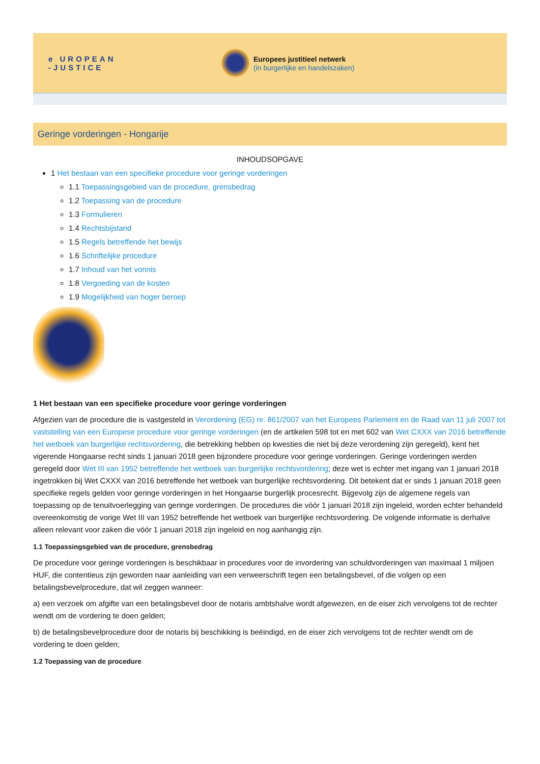e UROPEAN
-JUSTICE
Europees justitieel netwerk
(in burgerlijke en handelszaken)
Geringe vorderingen - Hongarije
INHOUDSOPGAVE
1 Het bestaan van een specifieke procedure voor geringe vorderingen
1.1 Toepassingsgebied van de procedure, grensbedrag
1.2 Toepassing van de procedure
1.3 Formulieren
1.4 Rechtsbijstand
1.5 Regels betreffende het bewijs
1.6 Schriftelijke procedure
1.7 Inhoud van het vonnis
1.8 Vergoeding van de kosten
1.9 Mogelijkheid van hoger beroep
1 Het bestaan van een specifieke procedure voor geringe vorderingen
Afgezien van de procedure die is vastgesteld in Verordening (EG) nr. 861/2007 van het Europees Parlement en de Raad van 11 juli 2007 tot vaststelling van een Europese procedure voor geringe vorderingen (en de artikelen 598 tot en met 602 van Wet CXXX van 2016 betreffende het wetboek van burgerlijke rechtsvordering, die betrekking hebben op kwesties die niet bij deze verordening zijn geregeld), kent het vigerende Hongaarse recht sinds 1 januari 2018 geen bijzondere procedure voor geringe vorderingen. Geringe vorderingen werden geregeld door Wet III van 1952 betreffende het wetboek van burgerlijke rechtsvordering; deze wet is echter met ingang van 1 januari 2018 ingetrokken bij Wet CXXX van 2016 betreffende het wetboek van burgerlijke rechtsvordering. Dit betekent dat er sinds 1 januari 2018 geen specifieke regels gelden voor geringe vorderingen in het Hongaarse burgerlijk procesrecht. Bijgevolg zijn de algemene regels van toepassing op de tenuitvoerlegging van geringe vorderingen. De procedures die vóór 1 januari 2018 zijn ingeleid, worden echter behandeld overeenkomstig de vorige Wet III van 1952 betreffende het wetboek van burgerlijke rechtsvordering. De volgende informatie is derhalve alleen relevant voor zaken die vóór 1 januari 2018 zijn ingeleid en nog aanhangig zijn.
1.1 Toepassingsgebied van de procedure, grensbedrag
De procedure voor geringe vorderingen is beschikbaar in procedures voor de invordering van schuldvorderingen van maximaal 1 miljoen HUF, die contentieus zijn geworden naar aanleiding van een verweerschrift tegen een betalingsbevel, of die volgen op een betalingsbevelprocedure, dat wil zeggen wanneer:
a) een verzoek om afgifte van een betalingsbevel door de notaris ambtshalve wordt afgewezen, en de eiser zich vervolgens tot de rechter wendt om de vordering te doen gelden;
b) de betalingsbevelprocedure door de notaris bij beschikking is beëindigd, en de eiser zich vervolgens tot de rechter wendt om de vordering te doen gelden;
1.2 Toepassing van de procedure